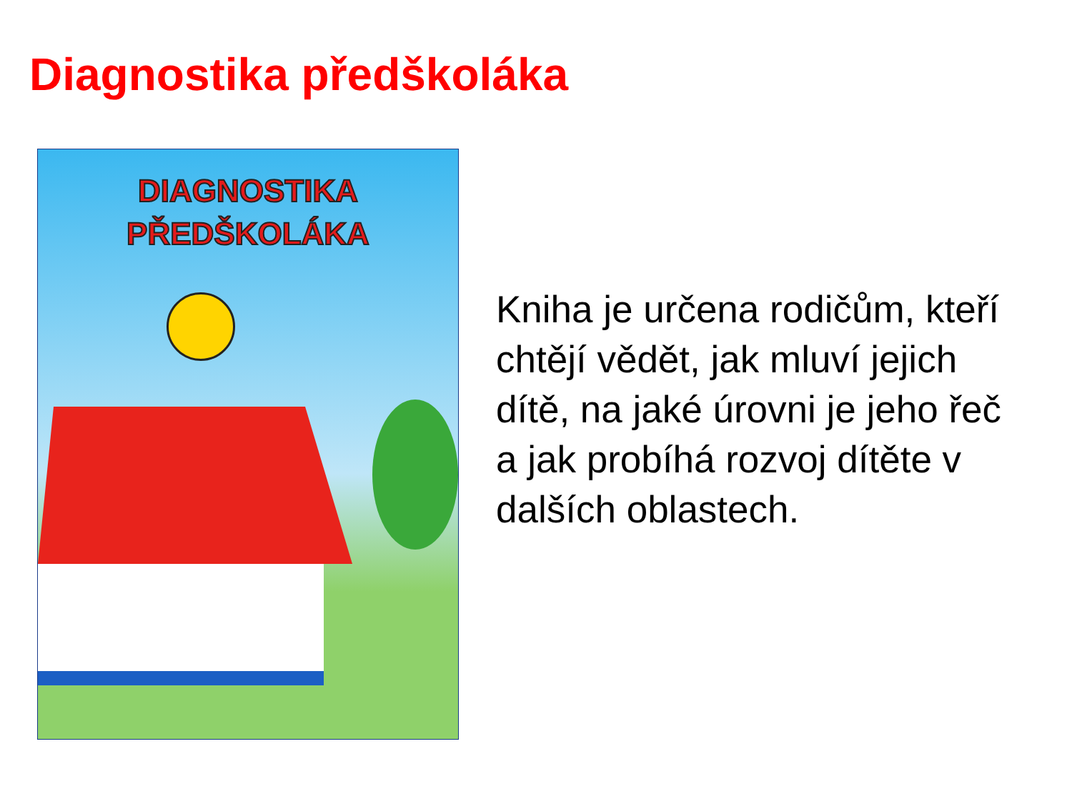Diagnostika předškoláka
DIAGNOSTIKA
PŘEDŠKOLÁKA
Kniha je určena rodičům, kteří chtějí vědět, jak mluví jejich dítě, na jaké úrovni je jeho řeč a jak probíhá rozvoj dítěte v dalších oblastech.